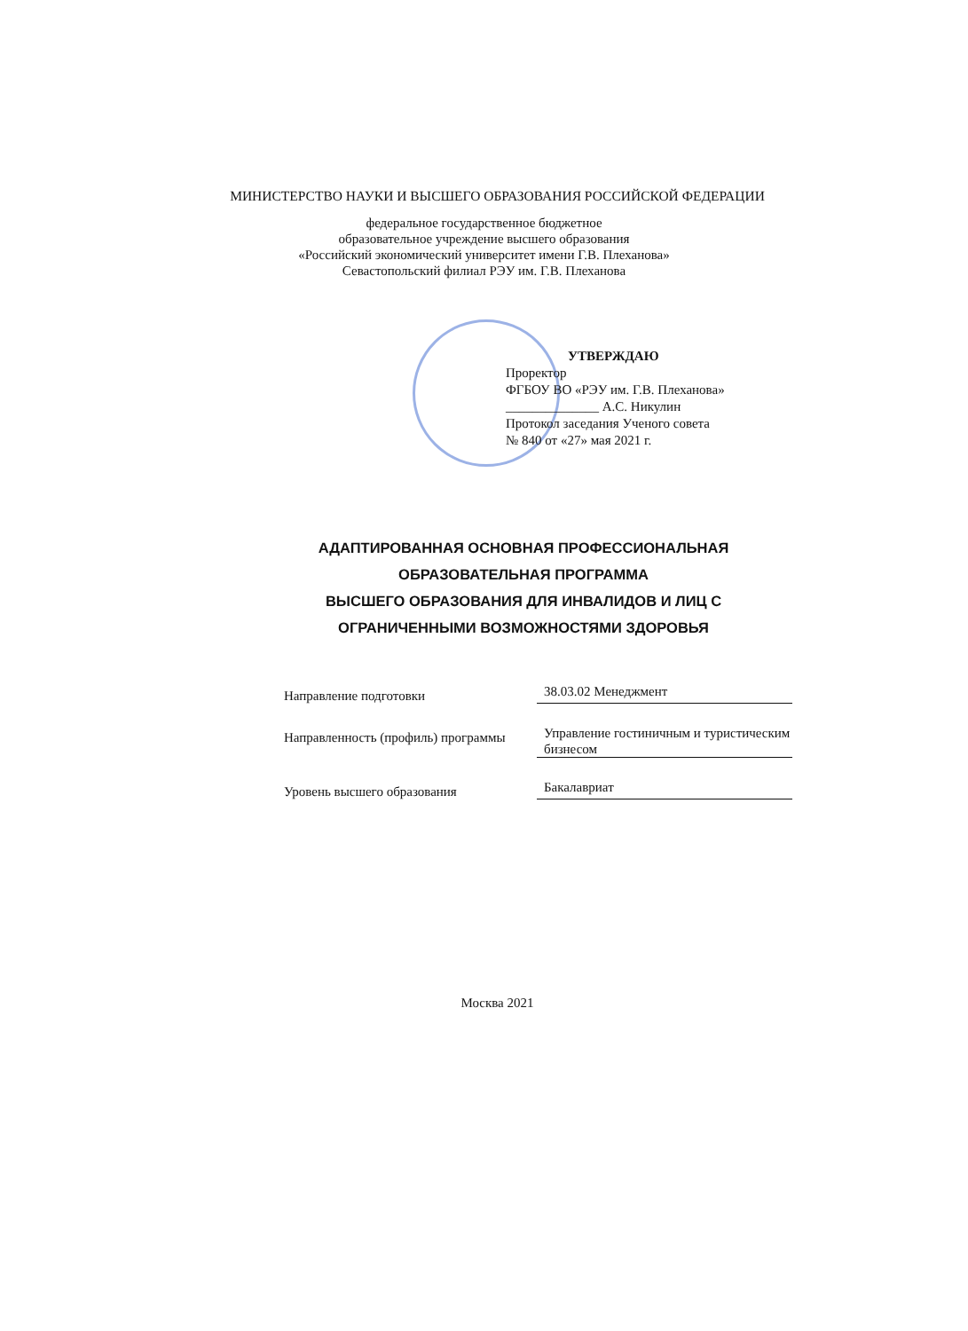МИНИСТЕРСТВО НАУКИ И ВЫСШЕГО ОБРАЗОВАНИЯ РОССИЙСКОЙ ФЕДЕРАЦИИ
федеральное государственное бюджетное
образовательное учреждение высшего образования
«Российский экономический университет имени Г.В. Плеханова»
Севастопольский филиал РЭУ им. Г.В. Плеханова
УТВЕРЖДАЮ
Проректор
ФГБОУ ВО «РЭУ им. Г.В. Плеханова»
______________ А.С. Никулин
Протокол заседания Ученого совета
№ 840 от «27» мая 2021 г.
АДАПТИРОВАННАЯ ОСНОВНАЯ ПРОФЕССИОНАЛЬНАЯ ОБРАЗОВАТЕЛЬНАЯ ПРОГРАММА
ВЫСШЕГО ОБРАЗОВАНИЯ ДЛЯ ИНВАЛИДОВ И ЛИЦ С ОГРАНИЧЕННЫМИ ВОЗМОЖНОСТЯМИ ЗДОРОВЬЯ
Направление подготовки
38.03.02 Менеджмент
Направленность (профиль) программы
Управление гостиничным и туристическим бизнесом
Уровень высшего образования
Бакалавриат
Москва 2021